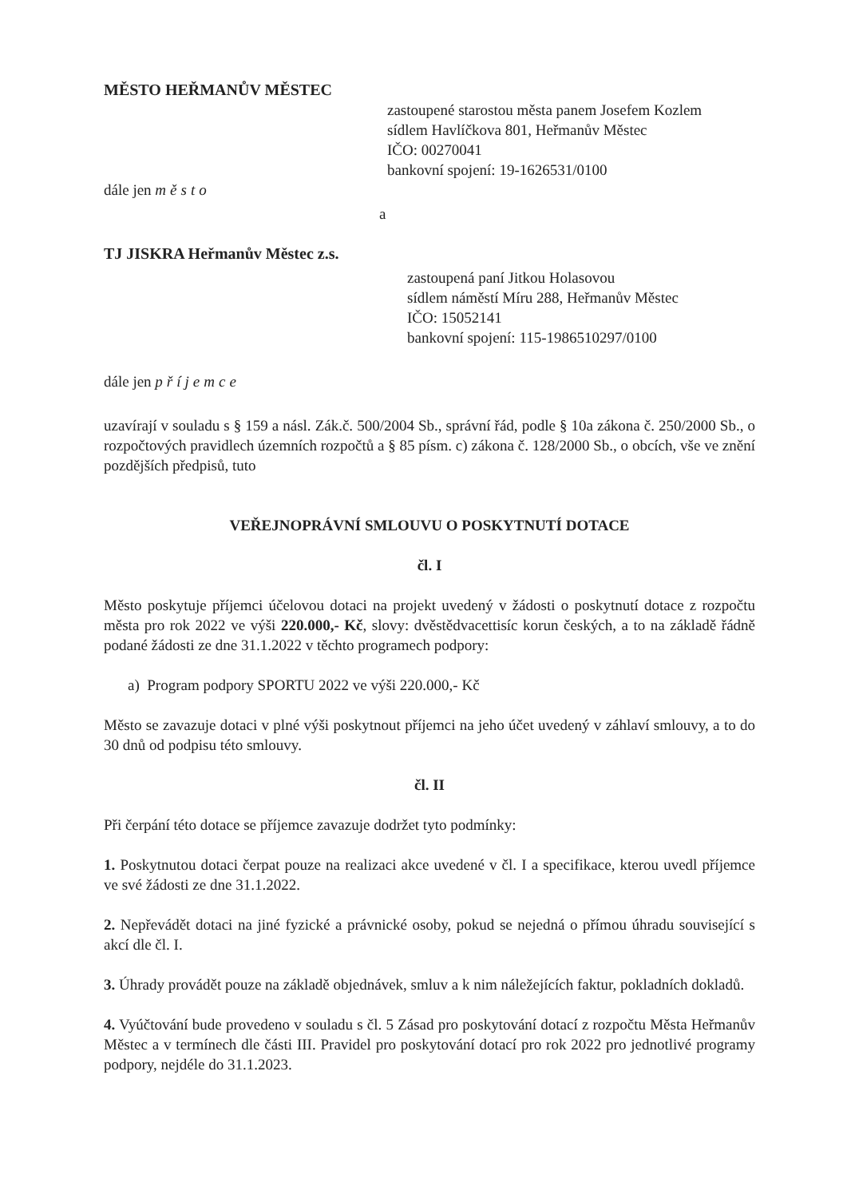MĚSTO HEŘMANŮV MĚSTEC
zastoupené starostou města panem Josefem Kozlem
sídlem Havlíčkova 801, Heřmanův Městec
IČO: 00270041
bankovní spojení: 19-1626531/0100
dále jen město
a
TJ JISKRA Heřmanův Městec z.s.
zastoupená paní Jitkou Holasovou
sídlem náměstí Míru 288, Heřmanův Městec
IČO: 15052141
bankovní spojení: 115-1986510297/0100
dále jen příjemce
uzavírají v souladu s § 159 a násl. Zák.č. 500/2004 Sb., správní řád, podle § 10a zákona č. 250/2000 Sb., o rozpočtových pravidlech územních rozpočtů a § 85 písm. c) zákona č. 128/2000 Sb., o obcích, vše ve znění pozdějších předpisů, tuto
VEŘEJNOPRÁVNÍ SMLOUVU O POSKYTNUTÍ DOTACE
čl. I
Město poskytuje příjemci účelovou dotaci na projekt uvedený v žádosti o poskytnutí dotace z rozpočtu města pro rok 2022 ve výši 220.000,- Kč, slovy: dvěstědvacettisíc korun českých, a to na základě řádně podané žádosti ze dne 31.1.2022 v těchto programech podpory:
a) Program podpory SPORTU 2022 ve výši 220.000,- Kč
Město se zavazuje dotaci v plné výši poskytnout příjemci na jeho účet uvedený v záhlaví smlouvy, a to do 30 dnů od podpisu této smlouvy.
čl. II
Při čerpání této dotace se příjemce zavazuje dodržet tyto podmínky:
1. Poskytnutou dotaci čerpat pouze na realizaci akce uvedené v čl. I a specifikace, kterou uvedl příjemce ve své žádosti ze dne 31.1.2022.
2. Nepřevádět dotaci na jiné fyzické a právnické osoby, pokud se nejedná o přímou úhradu související s akcí dle čl. I.
3. Úhrady provádět pouze na základě objednávek, smluv a k nim náležejících faktur, pokladních dokladů.
4. Vyúčtování bude provedeno v souladu s čl. 5 Zásad pro poskytování dotací z rozpočtu Města Heřmanův Městec a v termínech dle části III. Pravidel pro poskytování dotací pro rok 2022 pro jednotlivé programy podpory, nejdéle do 31.1.2023.